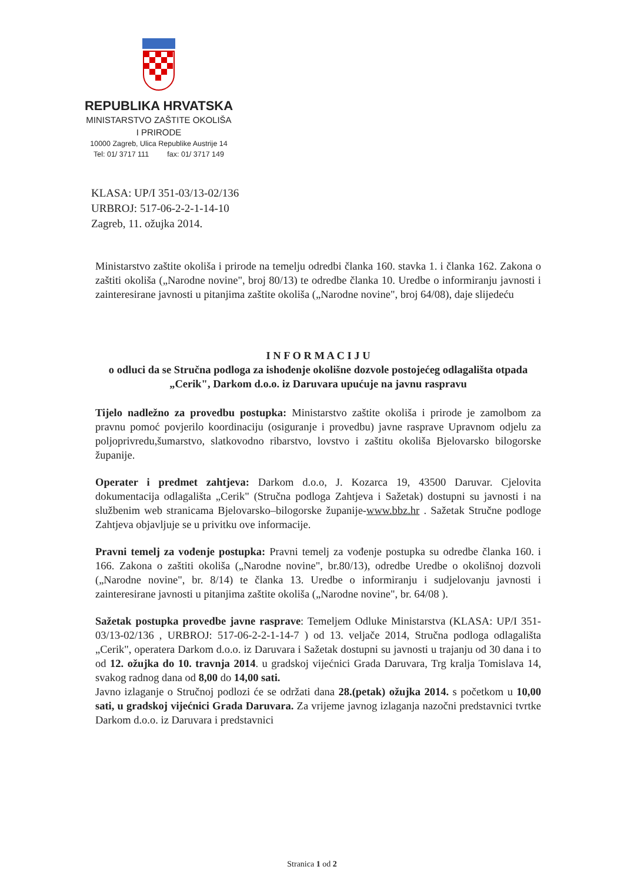REPUBLIKA HRVATSKA
MINISTARSTVO ZAŠTITE OKOLIŠA
I PRIRODE
10000 Zagreb, Ulica Republike Austrije 14
Tel: 01/ 3717 111 fax: 01/ 3717 149
KLASA: UP/I 351-03/13-02/136
URBROJ: 517-06-2-2-1-14-10
Zagreb, 11. ožujka 2014.
Ministarstvo zaštite okoliša i prirode na temelju odredbi članka 160. stavka 1. i članka 162. Zakona o zaštiti okoliša („Narodne novine", broj 80/13) te odredbe članka 10. Uredbe o informiranju javnosti i zainteresirane javnosti u pitanjima zaštite okoliša („Narodne novine", broj 64/08), daje slijedeću
I N F O R M A C I J U
o odluci da se Stručna podloga za ishođenje okolišne dozvole postojećeg odlagališta otpada „Cerik", Darkom d.o.o. iz Daruvara upućuje na javnu raspravu
Tijelo nadležno za provedbu postupka: Ministarstvo zaštite okoliša i prirode je zamolbom za pravnu pomoć povjerilo koordinaciju (osiguranje i provedbu) javne rasprave Upravnom odjelu za poljoprivredu,šumarstvo, slatkovodno ribarstvo, lovstvo i zaštitu okoliša Bjelovarsko bilogorske županije.
Operater i predmet zahtjeva: Darkom d.o.o, J. Kozarca 19, 43500 Daruvar. Cjelovita dokumentacija odlagališta „Cerik" (Stručna podloga Zahtjeva i Sažetak) dostupni su javnosti i na službenim web stranicama Bjelovarsko–bilogorske županije-www.bbz.hr . Sažetak Stručne podloge Zahtjeva objavljuje se u privitku ove informacije.
Pravni temelj za vođenje postupka: Pravni temelj za vođenje postupka su odredbe članka 160. i 166. Zakona o zaštiti okoliša („Narodne novine", br.80/13), odredbe Uredbe o okolišnoj dozvoli („Narodne novine", br. 8/14) te članka 13. Uredbe o informiranju i sudjelovanju javnosti i zainteresirane javnosti u pitanjima zaštite okoliša („Narodne novine", br. 64/08 ).
Sažetak postupka provedbe javne rasprave: Temeljem Odluke Ministarstva (KLASA: UP/I 351-03/13-02/136 , URBROJ: 517-06-2-2-1-14-7 ) od 13. veljače 2014, Stručna podloga odlagališta „Cerik", operatera Darkom d.o.o. iz Daruvara i Sažetak dostupni su javnosti u trajanju od 30 dana i to od 12. ožujka do 10. travnja 2014. u gradskoj vijećnici Grada Daruvara, Trg kralja Tomislava 14, svakog radnog dana od 8,00 do 14,00 sati.
Javno izlaganje o Stručnoj podlozi će se održati dana 28.(petak) ožujka 2014. s početkom u 10,00 sati, u gradskoj vijećnici Grada Daruvara. Za vrijeme javnog izlaganja nazočni predstavnici tvrtke Darkom d.o.o. iz Daruvara i predstavnici
Stranica 1 od 2